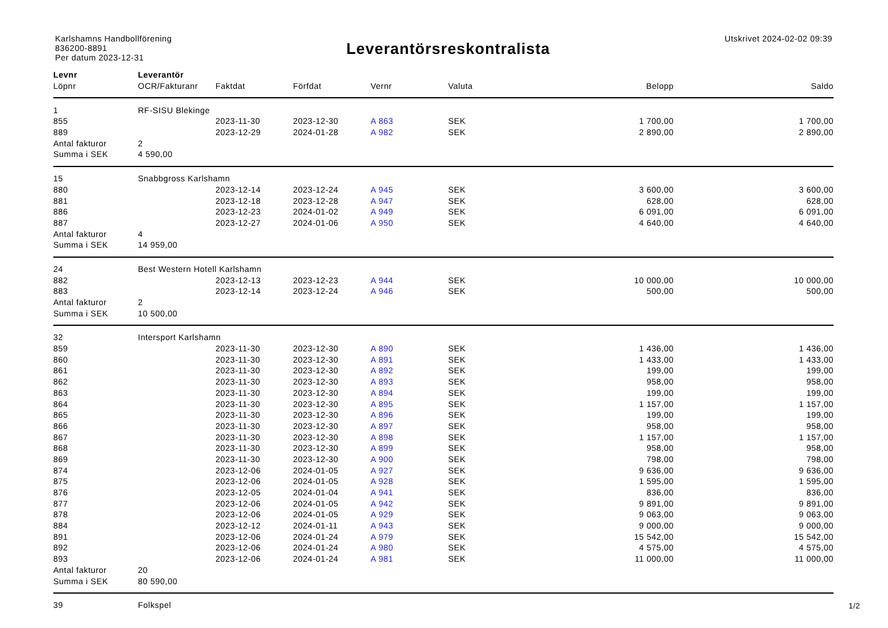Karlshamns Handbollförening
836200-8891
Per datum 2023-12-31
Leverantörsreskontralista
Utskrivet 2024-02-02 09:39
| Levnr | Leverantör | | | | | | |
| --- | --- | --- | --- | --- | --- | --- | --- |
| Löpnr | OCR/Fakturanr | Faktdat | Förfdat | Vernr | Valuta | Belopp | Saldo |
| 1 | RF-SISU Blekinge | | | | | | |
| 855 | | 2023-11-30 | 2023-12-30 | A 863 | SEK | 1 700,00 | 1 700,00 |
| 889 | | 2023-12-29 | 2024-01-28 | A 982 | SEK | 2 890,00 | 2 890,00 |
| Antal fakturor | 2 | | | | | | |
| Summa i SEK | 4 590,00 | | | | | | |
| 15 | Snabbgross Karlshamn | | | | | | |
| 880 | | 2023-12-14 | 2023-12-24 | A 945 | SEK | 3 600,00 | 3 600,00 |
| 881 | | 2023-12-18 | 2023-12-28 | A 947 | SEK | 628,00 | 628,00 |
| 886 | | 2023-12-23 | 2024-01-02 | A 949 | SEK | 6 091,00 | 6 091,00 |
| 887 | | 2023-12-27 | 2024-01-06 | A 950 | SEK | 4 640,00 | 4 640,00 |
| Antal fakturor | 4 | | | | | | |
| Summa i SEK | 14 959,00 | | | | | | |
| 24 | Best Western Hotell Karlshamn | | | | | | |
| 882 | | 2023-12-13 | 2023-12-23 | A 944 | SEK | 10 000,00 | 10 000,00 |
| 883 | | 2023-12-14 | 2023-12-24 | A 946 | SEK | 500,00 | 500,00 |
| Antal fakturor | 2 | | | | | | |
| Summa i SEK | 10 500,00 | | | | | | |
| 32 | Intersport Karlshamn | | | | | | |
| 859 | | 2023-11-30 | 2023-12-30 | A 890 | SEK | 1 436,00 | 1 436,00 |
| 860 | | 2023-11-30 | 2023-12-30 | A 891 | SEK | 1 433,00 | 1 433,00 |
| 861 | | 2023-11-30 | 2023-12-30 | A 892 | SEK | 199,00 | 199,00 |
| 862 | | 2023-11-30 | 2023-12-30 | A 893 | SEK | 958,00 | 958,00 |
| 863 | | 2023-11-30 | 2023-12-30 | A 894 | SEK | 199,00 | 199,00 |
| 864 | | 2023-11-30 | 2023-12-30 | A 895 | SEK | 1 157,00 | 1 157,00 |
| 865 | | 2023-11-30 | 2023-12-30 | A 896 | SEK | 199,00 | 199,00 |
| 866 | | 2023-11-30 | 2023-12-30 | A 897 | SEK | 958,00 | 958,00 |
| 867 | | 2023-11-30 | 2023-12-30 | A 898 | SEK | 1 157,00 | 1 157,00 |
| 868 | | 2023-11-30 | 2023-12-30 | A 899 | SEK | 958,00 | 958,00 |
| 869 | | 2023-11-30 | 2023-12-30 | A 900 | SEK | 798,00 | 798,00 |
| 874 | | 2023-12-06 | 2024-01-05 | A 927 | SEK | 9 636,00 | 9 636,00 |
| 875 | | 2023-12-06 | 2024-01-05 | A 928 | SEK | 1 595,00 | 1 595,00 |
| 876 | | 2023-12-05 | 2024-01-04 | A 941 | SEK | 836,00 | 836,00 |
| 877 | | 2023-12-06 | 2024-01-05 | A 942 | SEK | 9 891,00 | 9 891,00 |
| 878 | | 2023-12-06 | 2024-01-05 | A 929 | SEK | 9 063,00 | 9 063,00 |
| 884 | | 2023-12-12 | 2024-01-11 | A 943 | SEK | 9 000,00 | 9 000,00 |
| 891 | | 2023-12-06 | 2024-01-24 | A 979 | SEK | 15 542,00 | 15 542,00 |
| 892 | | 2023-12-06 | 2024-01-24 | A 980 | SEK | 4 575,00 | 4 575,00 |
| 893 | | 2023-12-06 | 2024-01-24 | A 981 | SEK | 11 000,00 | 11 000,00 |
| Antal fakturor | 20 | | | | | | |
| Summa i SEK | 80 590,00 | | | | | | |
| 39 | Folkspel | | | | | | |
1/2